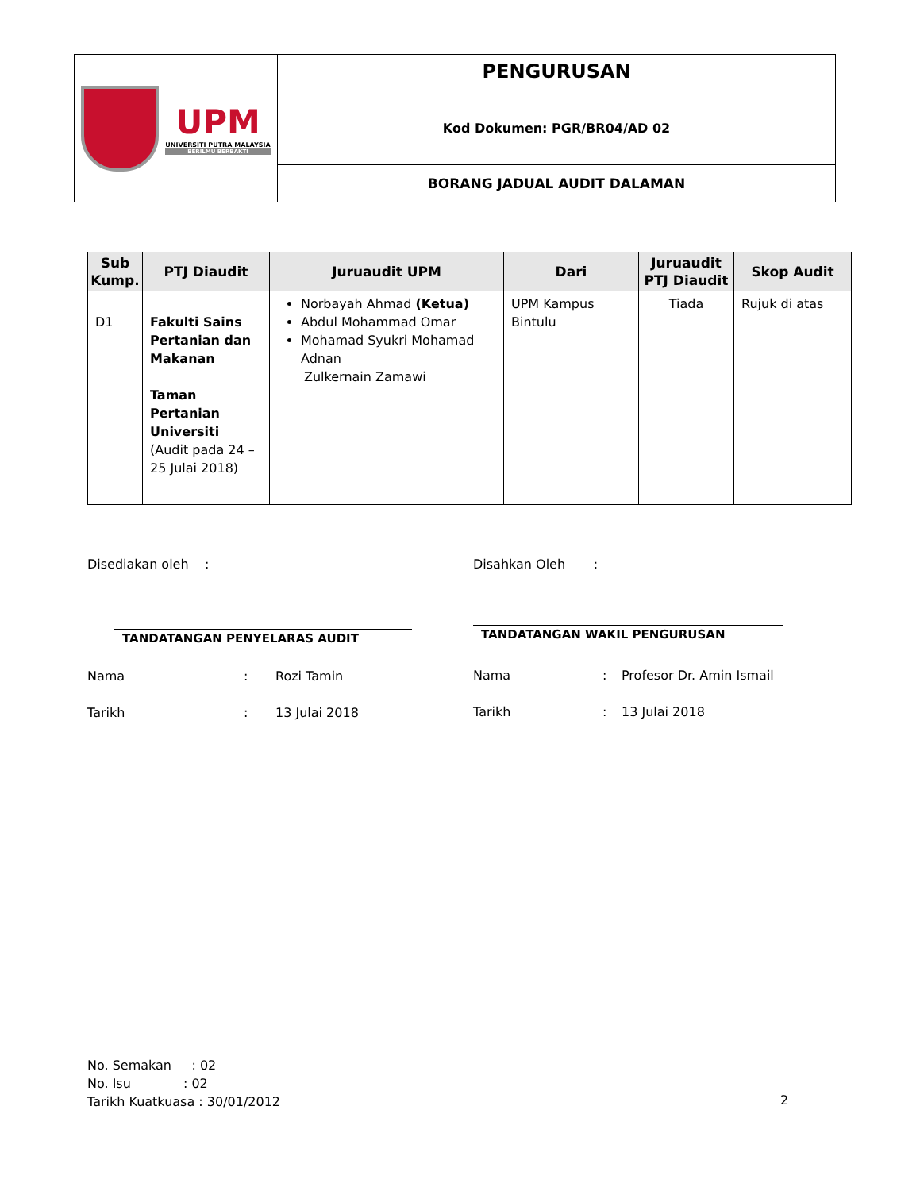| UPM UNIVERSITI PUTRA MALAYSIA BERILMU BERBAKTI | PENGURUSAN Kod Dokumen: PGR/BR04/AD 02 |
| | BORANG JADUAL AUDIT DALAMAN |
| Sub Kump. | PTJ Diaudit | Juruaudit UPM | Dari | Juruaudit PTJ Diaudit | Skop Audit |
| --- | --- | --- | --- | --- | --- |
| D1 | Fakulti Sains Pertanian dan Makanan Taman Pertanian Universiti (Audit pada 24 – 25 Julai 2018) | Norbayah Ahmad (Ketua) Abdul Mohammad Omar Mohamad Syukri Mohamad Adnan Zulkernain Zamawi | UPM Kampus Bintulu | Tiada | Rujuk di atas |
Disediakan oleh :
TANDATANGAN PENYELARAS AUDIT
Nama: Rozi Tamin
Tarikh: 13 Julai 2018
Disahkan Oleh :
TANDATANGAN WAKIL PENGURUSAN
Nama: Profesor Dr. Amin Ismail
Tarikh: 13 Julai 2018
No. Semakan : 02
No. Isu : 02
Tarikh Kuatkuasa : 30/01/2012
2